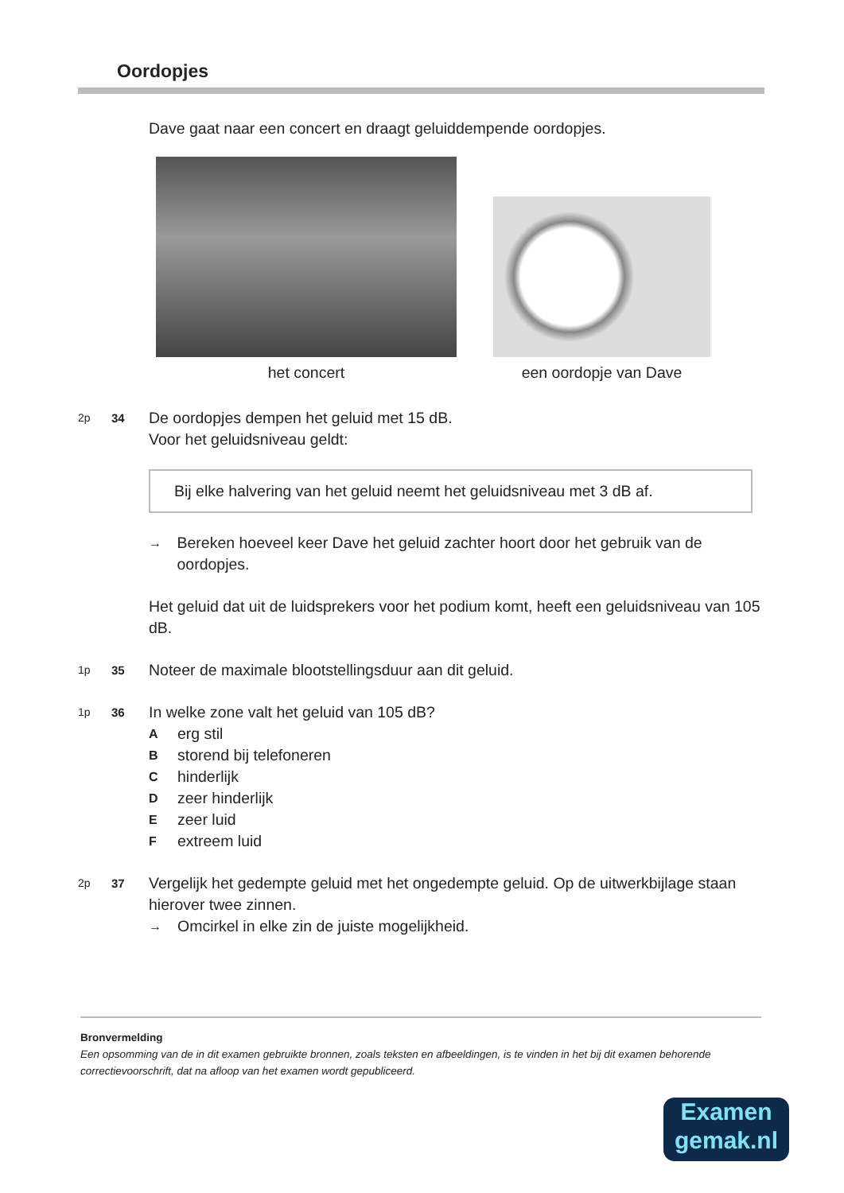Oordopjes
Dave gaat naar een concert en draagt geluiddempende oordopjes.
het concert
een oordopje van Dave
2p 34
De oordopjes dempen het geluid met 15 dB.
Voor het geluidsniveau geldt:
Bij elke halvering van het geluid neemt het geluidsniveau met 3 dB af.
→ Bereken hoeveel keer Dave het geluid zachter hoort door het gebruik van de oordopjes.
Het geluid dat uit de luidsprekers voor het podium komt, heeft een geluidsniveau van 105 dB.
1p 35
Noteer de maximale blootstellingsduur aan dit geluid.
1p 36
In welke zone valt het geluid van 105 dB?
Aerg stil
Bstorend bij telefoneren
Chinderlijk
Dzeer hinderlijk
Ezeer luid
Fextreem luid
2p 37
Vergelijk het gedempte geluid met het ongedempte geluid. Op de uitwerkbijlage staan hierover twee zinnen.
→ Omcirkel in elke zin de juiste mogelijkheid.
Bronvermelding
Een opsomming van de in dit examen gebruikte bronnen, zoals teksten en afbeeldingen, is te vinden in het bij dit examen behorende correctievoorschrift, dat na afloop van het examen wordt gepubliceerd.
Examen
gemak.nl